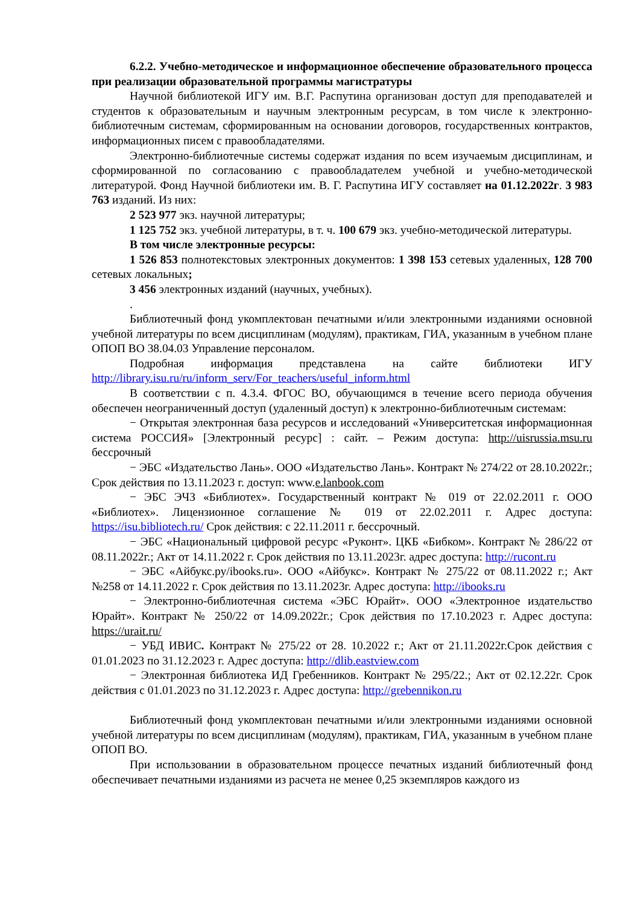6.2.2. Учебно-методическое и информационное обеспечение образовательного процесса при реализации образовательной программы магистратуры
Научной библиотекой ИГУ им. В.Г. Распутина организован доступ для преподавателей и студентов к образовательным и научным электронным ресурсам, в том числе к электронно-библиотечным системам, сформированным на основании договоров, государственных контрактов, информационных писем с правообладателями.
Электронно-библиотечные системы содержат издания по всем изучаемым дисциплинам, и сформированной по согласованию с правообладателем учебной и учебно-методической литературой. Фонд Научной библиотеки им. В. Г. Распутина ИГУ составляет на 01.12.2022г. 3 983 763 изданий. Из них:
2 523 977 экз. научной литературы;
1 125 752 экз. учебной литературы, в т. ч. 100 679 экз. учебно-методической литературы.
В том числе электронные ресурсы:
1 526 853 полнотекстовых электронных документов: 1 398 153 сетевых удаленных, 128 700 сетевых локальных;
3 456 электронных изданий (научных, учебных).
.
Библиотечный фонд укомплектован печатными и/или электронными изданиями основной учебной литературы по всем дисциплинам (модулям), практикам, ГИА, указанным в учебном плане ОПОП ВО 38.04.03 Управление персоналом.
Подробная информация представлена на сайте библиотеки ИГУ http://library.isu.ru/ru/inform_serv/For_teachers/useful_inform.html
В соответствии с п. 4.3.4. ФГОС ВО, обучающимся в течение всего периода обучения обеспечен неограниченный доступ (удаленный доступ) к электронно-библиотечным системам:
− Открытая электронная база ресурсов и исследований «Университетская информационная система РОССИЯ» [Электронный ресурс] : сайт. – Режим доступа: http://uisrussia.msu.ru бессрочный
− ЭБС «Издательство Лань». ООО «Издательство Лань». Контракт № 274/22 от 28.10.2022г.; Срок действия по 13.11.2023 г. доступ: www.e.lanbook.com
− ЭБС ЭЧЗ «Библиотех». Государственный контракт № 019 от 22.02.2011 г. ООО «Библиотех». Лицензионное соглашение № 019 от 22.02.2011 г. Адрес доступа: https://isu.bibliotech.ru/ Срок действия: с 22.11.2011 г. бессрочный.
− ЭБС «Национальный цифровой ресурс «Руконт». ЦКБ «Бибком». Контракт № 286/22 от 08.11.2022г.; Акт от 14.11.2022 г. Срок действия по 13.11.2023г. адрес доступа: http://rucont.ru
− ЭБС «Айбукс.ру/ibooks.ru». ООО «Айбукс». Контракт № 275/22 от 08.11.2022 г.; Акт №258 от 14.11.2022 г. Срок действия по 13.11.2023г. Адрес доступа: http://ibooks.ru
− Электронно-библиотечная система «ЭБС Юрайт». ООО «Электронное издательство Юрайт». Контракт № 250/22 от 14.09.2022г.; Срок действия по 17.10.2023 г. Адрес доступа: https://urait.ru/
− УБД ИВИС. Контракт № 275/22 от 28. 10.2022 г.; Акт от 21.11.2022г.Срок действия с 01.01.2023 по 31.12.2023 г. Адрес доступа: http://dlib.eastview.com
− Электронная библиотека ИД Гребенников. Контракт № 295/22.; Акт от 02.12.22г. Срок действия с 01.01.2023 по 31.12.2023 г. Адрес доступа: http://grebennikon.ru
Библиотечный фонд укомплектован печатными и/или электронными изданиями основной учебной литературы по всем дисциплинам (модулям), практикам, ГИА, указанным в учебном плане ОПОП ВО.
При использовании в образовательном процессе печатных изданий библиотечный фонд обеспечивает печатными изданиями из расчета не менее 0,25 экземпляров каждого из